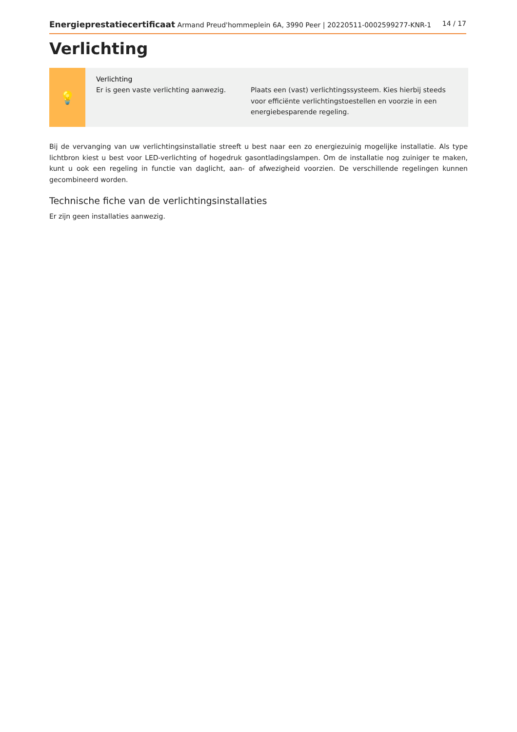Energieprestatiecertificaat Armand Preud'hommeplein 6A, 3990 Peer | 20220511-0002599277-KNR-1 14 / 17
Verlichting
💡
Verlichting
Er is geen vaste verlichting aanwezig.
Plaats een (vast) verlichtingssysteem. Kies hierbij steeds voor efficiënte verlichtingstoestellen en voorzie in een energiebesparende regeling.
Bij de vervanging van uw verlichtingsinstallatie streeft u best naar een zo energiezuinig mogelijke installatie. Als type lichtbron kiest u best voor LED-verlichting of hogedruk gasontladingslampen. Om de installatie nog zuiniger te maken, kunt u ook een regeling in functie van daglicht, aan- of afwezigheid voorzien. De verschillende regelingen kunnen gecombineerd worden.
Technische fiche van de verlichtingsinstallaties
Er zijn geen installaties aanwezig.